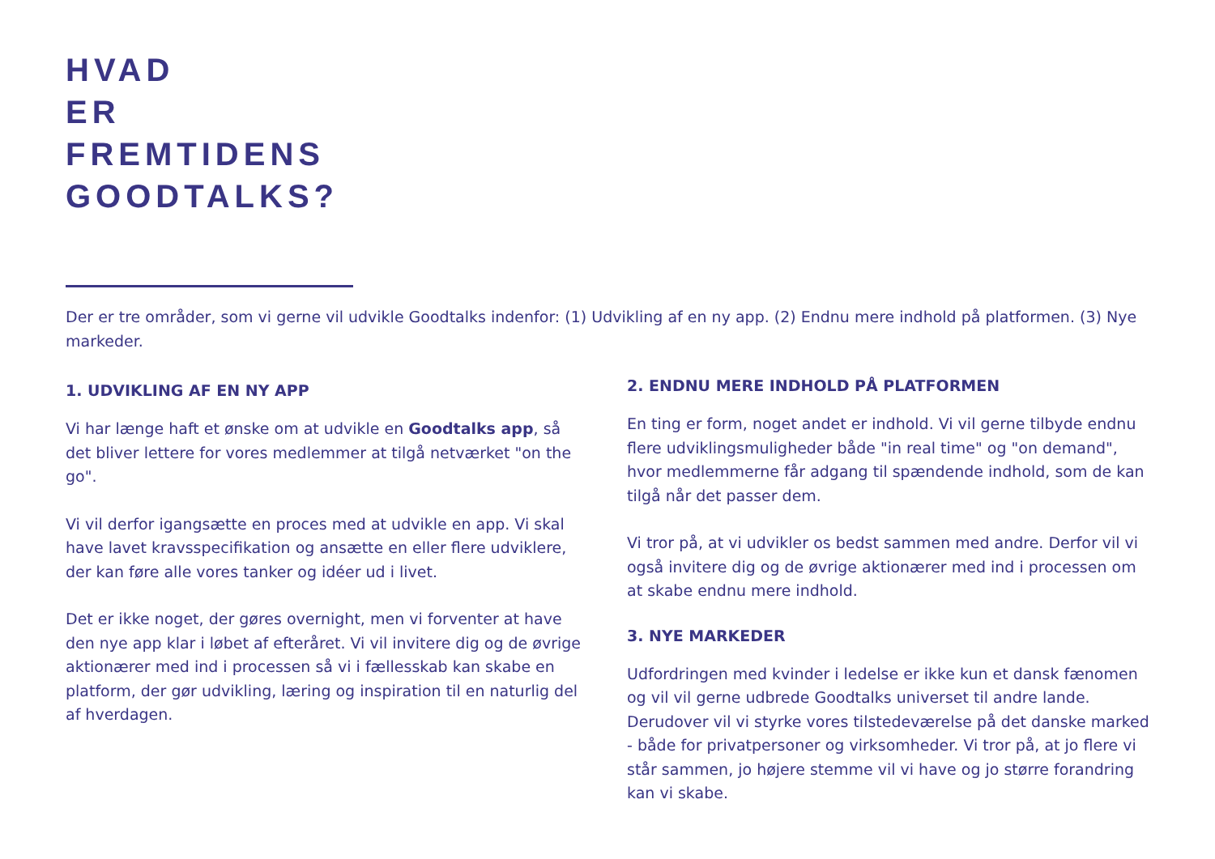HVAD
ER
FREMTIDENS
GOODTALKS?
Der er tre områder, som vi gerne vil udvikle Goodtalks indenfor: (1) Udvikling af en ny app. (2) Endnu mere indhold på platformen. (3) Nye markeder.
1. UDVIKLING AF EN NY APP
Vi har længe haft et ønske om at udvikle en Goodtalks app, så det bliver lettere for vores medlemmer at tilgå netværket "on the go".
Vi vil derfor igangsætte en proces med at udvikle en app. Vi skal have lavet kravsspecifikation og ansætte en eller flere udviklere, der kan føre alle vores tanker og idéer ud i livet.
Det er ikke noget, der gøres overnight, men vi forventer at have den nye app klar i løbet af efteråret. Vi vil invitere dig og de øvrige aktionærer med ind i processen så vi i fællesskab kan skabe en platform, der gør udvikling, læring og inspiration til en naturlig del af hverdagen.
2. ENDNU MERE INDHOLD PÅ PLATFORMEN
En ting er form, noget andet er indhold. Vi vil gerne tilbyde endnu flere udviklingsmuligheder både "in real time" og "on demand", hvor medlemmerne får adgang til spændende indhold, som de kan tilgå når det passer dem.
Vi tror på, at vi udvikler os bedst sammen med andre. Derfor vil vi også invitere dig og de øvrige aktionærer med ind i processen om at skabe endnu mere indhold.
3. NYE MARKEDER
Udfordringen med kvinder i ledelse er ikke kun et dansk fænomen og vil vil gerne udbrede Goodtalks universet til andre lande. Derudover vil vi styrke vores tilstedeværelse på det danske marked - både for privatpersoner og virksomheder. Vi tror på, at jo flere vi står sammen, jo højere stemme vil vi have og jo større forandring kan vi skabe.